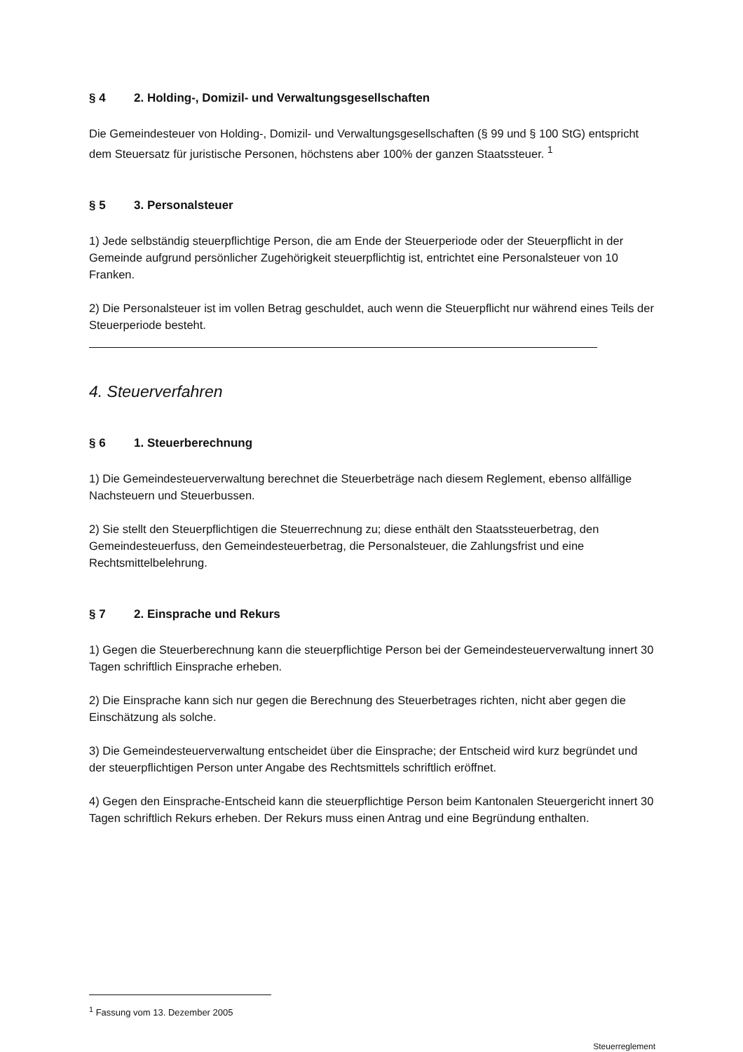§ 4 2. Holding-, Domizil- und Verwaltungsgesellschaften
Die Gemeindesteuer von Holding-, Domizil- und Verwaltungsgesellschaften (§ 99 und § 100 StG) entspricht dem Steuersatz für juristische Personen, höchstens aber 100% der ganzen Staatssteuer. <sup>1</sup>
§ 5 3. Personalsteuer
1) Jede selbständig steuerpflichtige Person, die am Ende der Steuerperiode oder der Steuerpflicht in der Gemeinde aufgrund persönlicher Zugehörigkeit steuerpflichtig ist, entrichtet eine Personalsteuer von 10 Franken.
2) Die Personalsteuer ist im vollen Betrag geschuldet, auch wenn die Steuerpflicht nur während eines Teils der Steuerperiode besteht.
4. Steuerverfahren
§ 6 1. Steuerberechnung
1) Die Gemeindesteuerverwaltung berechnet die Steuerbeträge nach diesem Reglement, ebenso allfällige Nachsteuern und Steuerbussen.
2) Sie stellt den Steuerpflichtigen die Steuerrechnung zu; diese enthält den Staatssteuerbetrag, den Gemeindesteuerfuss, den Gemeindesteuerbetrag, die Personalsteuer, die Zahlungsfrist und eine Rechtsmittelbelehrung.
§ 7 2. Einsprache und Rekurs
1) Gegen die Steuerberechnung kann die steuerpflichtige Person bei der Gemeindesteuerverwaltung innert 30 Tagen schriftlich Einsprache erheben.
2) Die Einsprache kann sich nur gegen die Berechnung des Steuerbetrages richten, nicht aber gegen die Einschätzung als solche.
3) Die Gemeindesteuerverwaltung entscheidet über die Einsprache; der Entscheid wird kurz begründet und der steuerpflichtigen Person unter Angabe des Rechtsmittels schriftlich eröffnet.
4) Gegen den Einsprache-Entscheid kann die steuerpflichtige Person beim Kantonalen Steuergericht innert 30 Tagen schriftlich Rekurs erheben. Der Rekurs muss einen Antrag und eine Begründung enthalten.
<sup>1</sup> Fassung vom 13. Dezember 2005
Steuerreglement